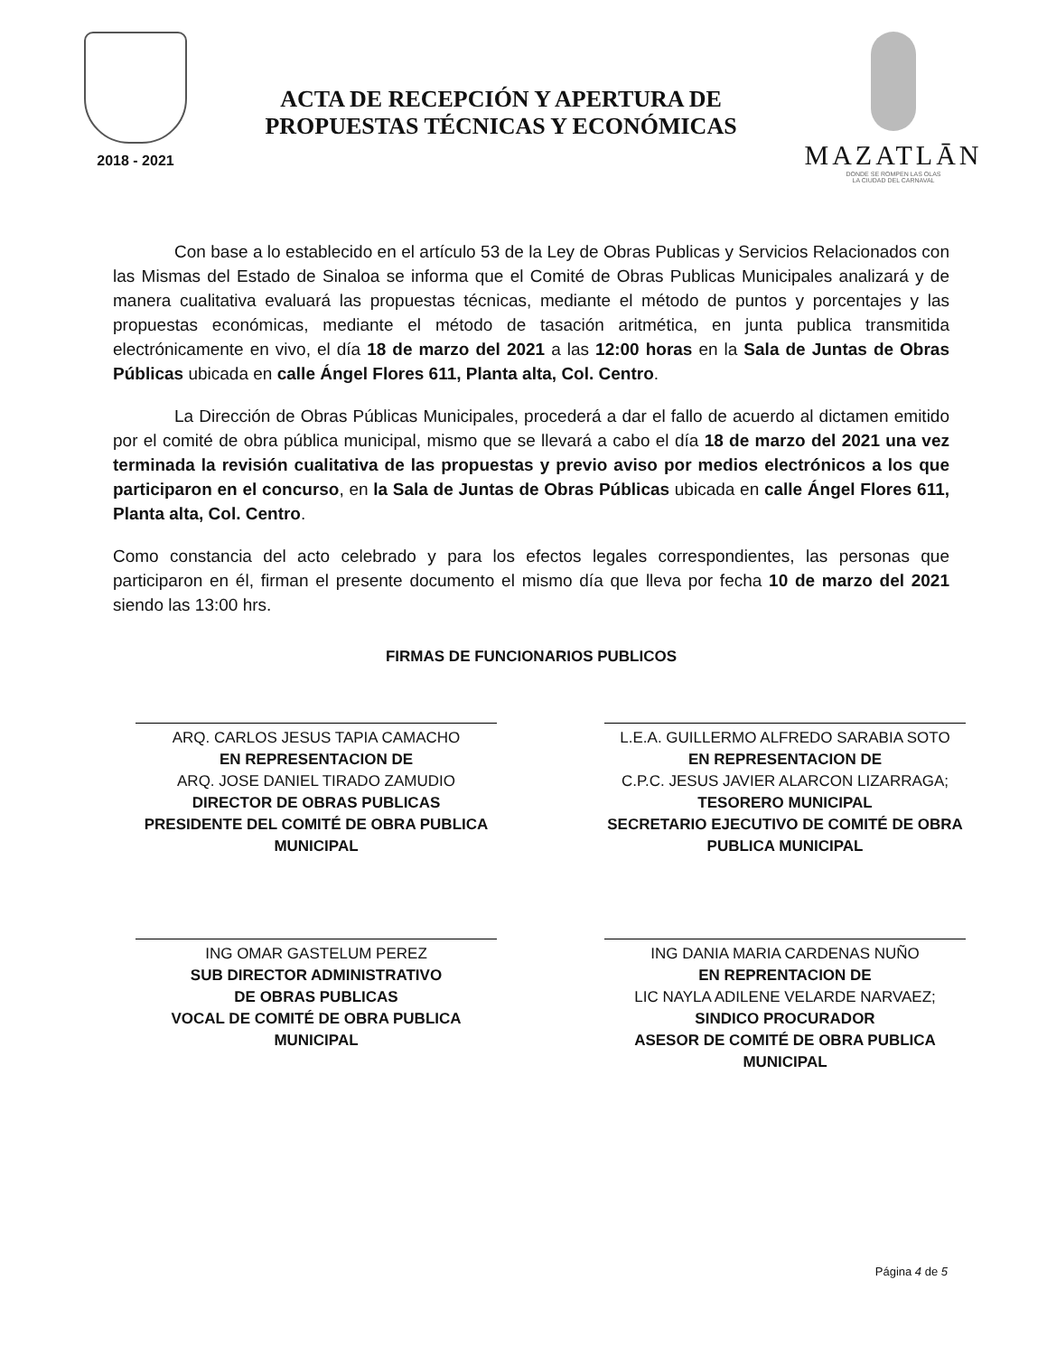2018 - 2021
ACTA DE RECEPCIÓN Y APERTURA DE
PROPUESTAS TÉCNICAS Y ECONÓMICAS
MAZATLĀN
DONDE SE ROMPEN LAS OLAS
LA CIUDAD DEL CARNAVAL
Con base a lo establecido en el artículo 53 de la Ley de Obras Publicas y Servicios Relacionados con las Mismas del Estado de Sinaloa se informa que el Comité de Obras Publicas Municipales analizará y de manera cualitativa evaluará las propuestas técnicas, mediante el método de puntos y porcentajes y las propuestas económicas, mediante el método de tasación aritmética, en junta publica transmitida electrónicamente en vivo, el día 18 de marzo del 2021 a las 12:00 horas en la Sala de Juntas de Obras Públicas ubicada en calle Ángel Flores 611, Planta alta, Col. Centro.
La Dirección de Obras Públicas Municipales, procederá a dar el fallo de acuerdo al dictamen emitido por el comité de obra pública municipal, mismo que se llevará a cabo el día 18 de marzo del 2021 una vez terminada la revisión cualitativa de las propuestas y previo aviso por medios electrónicos a los que participaron en el concurso, en la Sala de Juntas de Obras Públicas ubicada en calle Ángel Flores 611, Planta alta, Col. Centro.
Como constancia del acto celebrado y para los efectos legales correspondientes, las personas que participaron en él, firman el presente documento el mismo día que lleva por fecha 10 de marzo del 2021 siendo las 13:00 hrs.
FIRMAS DE FUNCIONARIOS PUBLICOS
ARQ. CARLOS JESUS TAPIA CAMACHO
EN REPRESENTACION DE
ARQ. JOSE DANIEL TIRADO ZAMUDIO
DIRECTOR DE OBRAS PUBLICAS
PRESIDENTE DEL COMITÉ DE OBRA PUBLICA MUNICIPAL
L.E.A. GUILLERMO ALFREDO SARABIA SOTO
EN REPRESENTACION DE
C.P.C. JESUS JAVIER ALARCON LIZARRAGA;
TESORERO MUNICIPAL
SECRETARIO EJECUTIVO DE COMITÉ DE OBRA PUBLICA MUNICIPAL
ING OMAR GASTELUM PEREZ
SUB DIRECTOR ADMINISTRATIVO
DE OBRAS PUBLICAS
VOCAL DE COMITÉ DE OBRA PUBLICA MUNICIPAL
ING DANIA MARIA CARDENAS NUÑO
EN REPRENTACION DE
LIC NAYLA ADILENE VELARDE NARVAEZ;
SINDICO PROCURADOR
ASESOR DE COMITÉ DE OBRA PUBLICA MUNICIPAL
Página 4 de 5